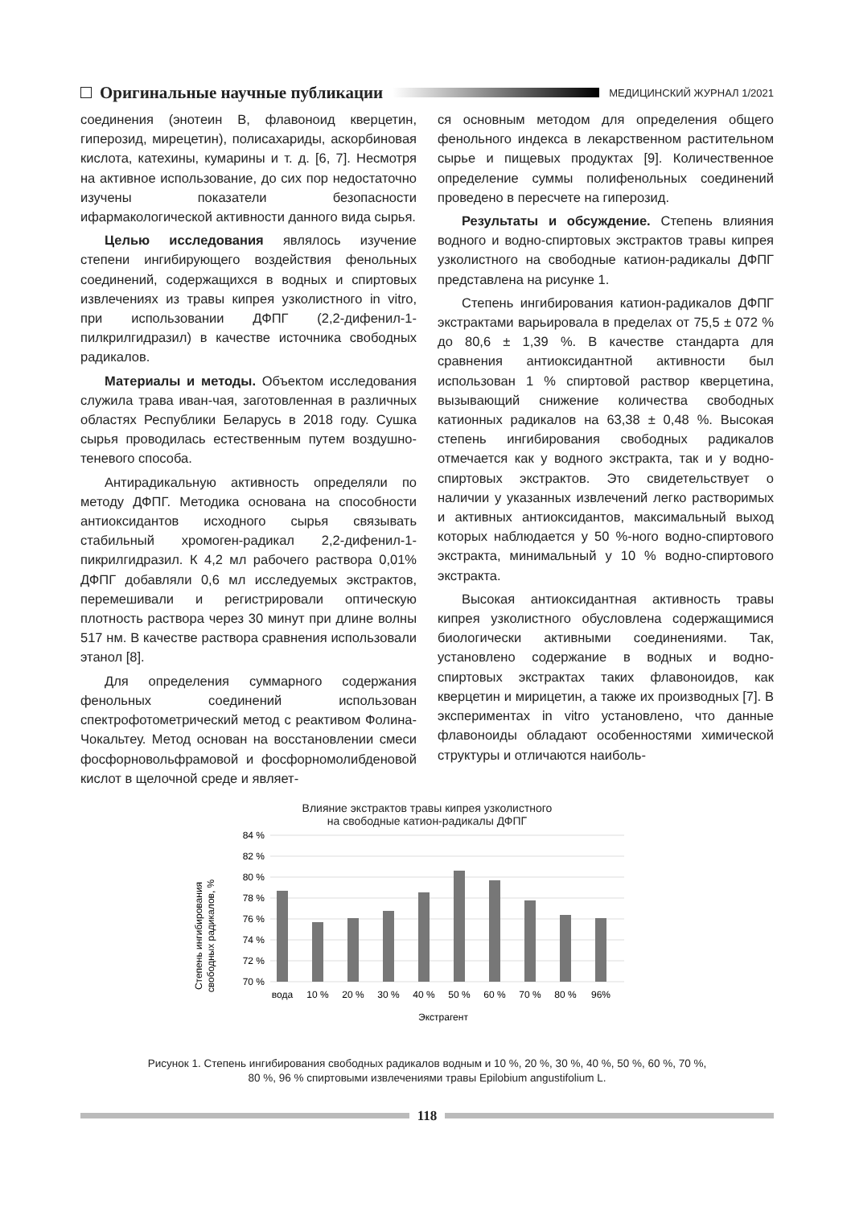Оригинальные научные публикации МЕДИЦИНСКИЙ ЖУРНАЛ 1/2021
соединения (энотеин В, флавоноид кверцетин, гиперозид, мирецетин), полисахариды, аскорбиновая кислота, катехины, кумарины и т. д. [6, 7]. Несмотря на активное использование, до сих пор недостаточно изучены показатели безопасности ифармакологической активности данного вида сырья.
Целью исследования являлось изучение степени ингибирующего воздействия фенольных соединений, содержащихся в водных и спиртовых извлечениях из травы кипрея узколистного in vitro, при использовании ДФПГ (2,2-дифенил-1-пилкрилгидразил) в качестве источника свободных радикалов.
Материалы и методы. Объектом исследования служила трава иван-чая, заготовленная в различных областях Республики Беларусь в 2018 году. Сушка сырья проводилась естественным путем воздушно-теневого способа.
Антирадикальную активность определяли по методу ДФПГ. Методика основана на способности антиоксидантов исходного сырья связывать стабильный хромоген-радикал 2,2-дифенил-1-пикрилгидразил. К 4,2 мл рабочего раствора 0,01% ДФПГ добавляли 0,6 мл исследуемых экстрактов, перемешивали и регистрировали оптическую плотность раствора через 30 минут при длине волны 517 нм. В качестве раствора сравнения использовали этанол [8].
Для определения суммарного содержания фенольных соединений использован спектрофотометрический метод с реактивом Фолина-Чокальтеу. Метод основан на восстановлении смеси фосфорновольфрамовой и фосфорномолибденовой кислот в щелочной среде и являет-
ся основным методом для определения общего фенольного индекса в лекарственном растительном сырье и пищевых продуктах [9]. Количественное определение суммы полифенольных соединений проведено в пересчете на гиперозид.
Результаты и обсуждение. Степень влияния водного и водно-спиртовых экстрактов травы кипрея узколистного на свободные катион-радикалы ДФПГ представлена на рисунке 1.
Степень ингибирования катион-радикалов ДФПГ экстрактами варьировала в пределах от 75,5 ± 072 % до 80,6 ± 1,39 %. В качестве стандарта для сравнения антиоксидантной активности был использован 1 % спиртовой раствор кверцетина, вызывающий снижение количества свободных катионных радикалов на 63,38 ± 0,48 %. Высокая степень ингибирования свободных радикалов отмечается как у водного экстракта, так и у водно-спиртовых экстрактов. Это свидетельствует о наличии у указанных извлечений легко растворимых и активных антиоксидантов, максимальный выход которых наблюдается у 50 %-ного водно-спиртового экстракта, минимальный у 10 % водно-спиртового экстракта.
Высокая антиоксидантная активность травы кипрея узколистного обусловлена содержащимися биологически активными соединениями. Так, установлено содержание в водных и водно-спиртовых экстрактах таких флавоноидов, как кверцетин и мирицетин, а также их производных [7]. В экспериментах in vitro установлено, что данные флавоноиды обладают особенностями химической структуры и отличаются наиболь-
Влияние экстрактов травы кипрея узколистного
на свободные катион-радикалы ДФПГ
Степень ингибирования
свободных радикалов, %
84 %
82 %
80 %
78 %
76 %
74 %
72 %
70 %
вода
10 %
20 %
30 %
40 %
50 %
60 %
70 %
80 %
96%
Экстрагент
Рисунок 1. Степень ингибирования свободных радикалов водным и 10 %, 20 %, 30 %, 40 %, 50 %, 60 %, 70 %,
80 %, 96 % спиртовыми извлечениями травы Epilobium angustifolium L.
118